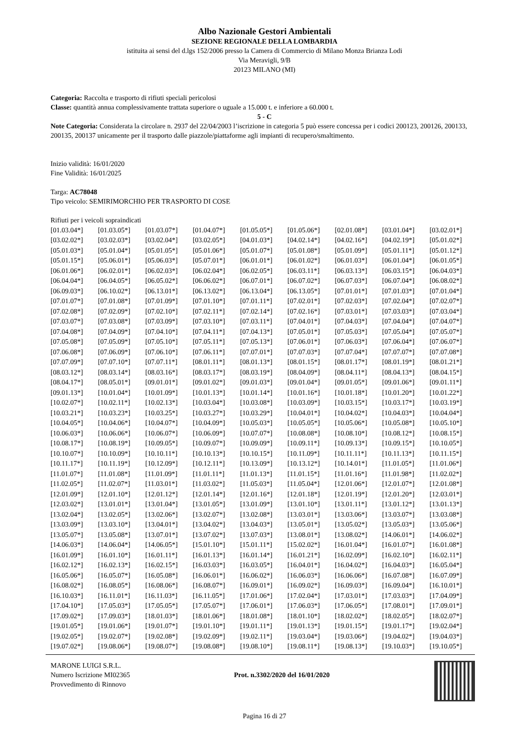Albo Nazionale Gestori Ambientali
SEZIONE REGIONALE DELLA LOMBARDIA
istituita ai sensi del d.lgs 152/2006 presso la Camera di Commercio di Milano Monza Brianza Lodi
Via Meravigli, 9/B
20123 MILANO (MI)
Categoria: Raccolta e trasporto di rifiuti speciali pericolosi
Classe: quantità annua complessivamente trattata superiore o uguale a 15.000 t. e inferiore a 60.000 t.
5 - C
Note Categoria: Considerata la circolare n. 2937 del 22/04/2003 l’iscrizione in categoria 5 può essere concessa per i codici 200123, 200126, 200133, 200135, 200137 unicamente per il trasporto dalle piazzole/piattaforme agli impianti di recupero/smaltimento.
Inizio validità: 16/01/2020
Fine Validità: 16/01/2025
Targa: AC78048
Tipo veicolo: SEMIRIMORCHIO PER TRASPORTO DI COSE
Rifiuti per i veicoli sopraindicati
| [01.03.04*] | [01.03.05*] | [01.03.07*] | [01.04.07*] | [01.05.05*] | [01.05.06*] | [02.01.08*] | [03.01.04*] | [03.02.01*] |
| [03.02.02*] | [03.02.03*] | [03.02.04*] | [03.02.05*] | [04.01.03*] | [04.02.14*] | [04.02.16*] | [04.02.19*] | [05.01.02*] |
| [05.01.03*] | [05.01.04*] | [05.01.05*] | [05.01.06*] | [05.01.07*] | [05.01.08*] | [05.01.09*] | [05.01.11*] | [05.01.12*] |
| [05.01.15*] | [05.06.01*] | [05.06.03*] | [05.07.01*] | [06.01.01*] | [06.01.02*] | [06.01.03*] | [06.01.04*] | [06.01.05*] |
| [06.01.06*] | [06.02.01*] | [06.02.03*] | [06.02.04*] | [06.02.05*] | [06.03.11*] | [06.03.13*] | [06.03.15*] | [06.04.03*] |
| [06.04.04*] | [06.04.05*] | [06.05.02*] | [06.06.02*] | [06.07.01*] | [06.07.02*] | [06.07.03*] | [06.07.04*] | [06.08.02*] |
| [06.09.03*] | [06.10.02*] | [06.13.01*] | [06.13.02*] | [06.13.04*] | [06.13.05*] | [07.01.01*] | [07.01.03*] | [07.01.04*] |
| [07.01.07*] | [07.01.08*] | [07.01.09*] | [07.01.10*] | [07.01.11*] | [07.02.01*] | [07.02.03*] | [07.02.04*] | [07.02.07*] |
| [07.02.08*] | [07.02.09*] | [07.02.10*] | [07.02.11*] | [07.02.14*] | [07.02.16*] | [07.03.01*] | [07.03.03*] | [07.03.04*] |
| [07.03.07*] | [07.03.08*] | [07.03.09*] | [07.03.10*] | [07.03.11*] | [07.04.01*] | [07.04.03*] | [07.04.04*] | [07.04.07*] |
| [07.04.08*] | [07.04.09*] | [07.04.10*] | [07.04.11*] | [07.04.13*] | [07.05.01*] | [07.05.03*] | [07.05.04*] | [07.05.07*] |
| [07.05.08*] | [07.05.09*] | [07.05.10*] | [07.05.11*] | [07.05.13*] | [07.06.01*] | [07.06.03*] | [07.06.04*] | [07.06.07*] |
| [07.06.08*] | [07.06.09*] | [07.06.10*] | [07.06.11*] | [07.07.01*] | [07.07.03*] | [07.07.04*] | [07.07.07*] | [07.07.08*] |
| [07.07.09*] | [07.07.10*] | [07.07.11*] | [08.01.11*] | [08.01.13*] | [08.01.15*] | [08.01.17*] | [08.01.19*] | [08.01.21*] |
| [08.03.12*] | [08.03.14*] | [08.03.16*] | [08.03.17*] | [08.03.19*] | [08.04.09*] | [08.04.11*] | [08.04.13*] | [08.04.15*] |
| [08.04.17*] | [08.05.01*] | [09.01.01*] | [09.01.02*] | [09.01.03*] | [09.01.04*] | [09.01.05*] | [09.01.06*] | [09.01.11*] |
| [09.01.13*] | [10.01.04*] | [10.01.09*] | [10.01.13*] | [10.01.14*] | [10.01.16*] | [10.01.18*] | [10.01.20*] | [10.01.22*] |
| [10.02.07*] | [10.02.11*] | [10.02.13*] | [10.03.04*] | [10.03.08*] | [10.03.09*] | [10.03.15*] | [10.03.17*] | [10.03.19*] |
| [10.03.21*] | [10.03.23*] | [10.03.25*] | [10.03.27*] | [10.03.29*] | [10.04.01*] | [10.04.02*] | [10.04.03*] | [10.04.04*] |
| [10.04.05*] | [10.04.06*] | [10.04.07*] | [10.04.09*] | [10.05.03*] | [10.05.05*] | [10.05.06*] | [10.05.08*] | [10.05.10*] |
| [10.06.03*] | [10.06.06*] | [10.06.07*] | [10.06.09*] | [10.07.07*] | [10.08.08*] | [10.08.10*] | [10.08.12*] | [10.08.15*] |
| [10.08.17*] | [10.08.19*] | [10.09.05*] | [10.09.07*] | [10.09.09*] | [10.09.11*] | [10.09.13*] | [10.09.15*] | [10.10.05*] |
| [10.10.07*] | [10.10.09*] | [10.10.11*] | [10.10.13*] | [10.10.15*] | [10.11.09*] | [10.11.11*] | [10.11.13*] | [10.11.15*] |
| [10.11.17*] | [10.11.19*] | [10.12.09*] | [10.12.11*] | [10.13.09*] | [10.13.12*] | [10.14.01*] | [11.01.05*] | [11.01.06*] |
| [11.01.07*] | [11.01.08*] | [11.01.09*] | [11.01.11*] | [11.01.13*] | [11.01.15*] | [11.01.16*] | [11.01.98*] | [11.02.02*] |
| [11.02.05*] | [11.02.07*] | [11.03.01*] | [11.03.02*] | [11.05.03*] | [11.05.04*] | [12.01.06*] | [12.01.07*] | [12.01.08*] |
| [12.01.09*] | [12.01.10*] | [12.01.12*] | [12.01.14*] | [12.01.16*] | [12.01.18*] | [12.01.19*] | [12.01.20*] | [12.03.01*] |
| [12.03.02*] | [13.01.01*] | [13.01.04*] | [13.01.05*] | [13.01.09*] | [13.01.10*] | [13.01.11*] | [13.01.12*] | [13.01.13*] |
| [13.02.04*] | [13.02.05*] | [13.02.06*] | [13.02.07*] | [13.02.08*] | [13.03.01*] | [13.03.06*] | [13.03.07*] | [13.03.08*] |
| [13.03.09*] | [13.03.10*] | [13.04.01*] | [13.04.02*] | [13.04.03*] | [13.05.01*] | [13.05.02*] | [13.05.03*] | [13.05.06*] |
| [13.05.07*] | [13.05.08*] | [13.07.01*] | [13.07.02*] | [13.07.03*] | [13.08.01*] | [13.08.02*] | [14.06.01*] | [14.06.02*] |
| [14.06.03*] | [14.06.04*] | [14.06.05*] | [15.01.10*] | [15.01.11*] | [15.02.02*] | [16.01.04*] | [16.01.07*] | [16.01.08*] |
| [16.01.09*] | [16.01.10*] | [16.01.11*] | [16.01.13*] | [16.01.14*] | [16.01.21*] | [16.02.09*] | [16.02.10*] | [16.02.11*] |
| [16.02.12*] | [16.02.13*] | [16.02.15*] | [16.03.03*] | [16.03.05*] | [16.04.01*] | [16.04.02*] | [16.04.03*] | [16.05.04*] |
| [16.05.06*] | [16.05.07*] | [16.05.08*] | [16.06.01*] | [16.06.02*] | [16.06.03*] | [16.06.06*] | [16.07.08*] | [16.07.09*] |
| [16.08.02*] | [16.08.05*] | [16.08.06*] | [16.08.07*] | [16.09.01*] | [16.09.02*] | [16.09.03*] | [16.09.04*] | [16.10.01*] |
| [16.10.03*] | [16.11.01*] | [16.11.03*] | [16.11.05*] | [17.01.06*] | [17.02.04*] | [17.03.01*] | [17.03.03*] | [17.04.09*] |
| [17.04.10*] | [17.05.03*] | [17.05.05*] | [17.05.07*] | [17.06.01*] | [17.06.03*] | [17.06.05*] | [17.08.01*] | [17.09.01*] |
| [17.09.02*] | [17.09.03*] | [18.01.03*] | [18.01.06*] | [18.01.08*] | [18.01.10*] | [18.02.02*] | [18.02.05*] | [18.02.07*] |
| [19.01.05*] | [19.01.06*] | [19.01.07*] | [19.01.10*] | [19.01.11*] | [19.01.13*] | [19.01.15*] | [19.01.17*] | [19.02.04*] |
| [19.02.05*] | [19.02.07*] | [19.02.08*] | [19.02.09*] | [19.02.11*] | [19.03.04*] | [19.03.06*] | [19.04.02*] | [19.04.03*] |
| [19.07.02*] | [19.08.06*] | [19.08.07*] | [19.08.08*] | [19.08.10*] | [19.08.11*] | [19.08.13*] | [19.10.03*] | [19.10.05*] |
MARONE LUIGI S.R.L.
Numero Iscrizione MI02365
Provvedimento di Rinnovo
Prot. n.3302/2020 del 16/01/2020
Pagina 16 di 27